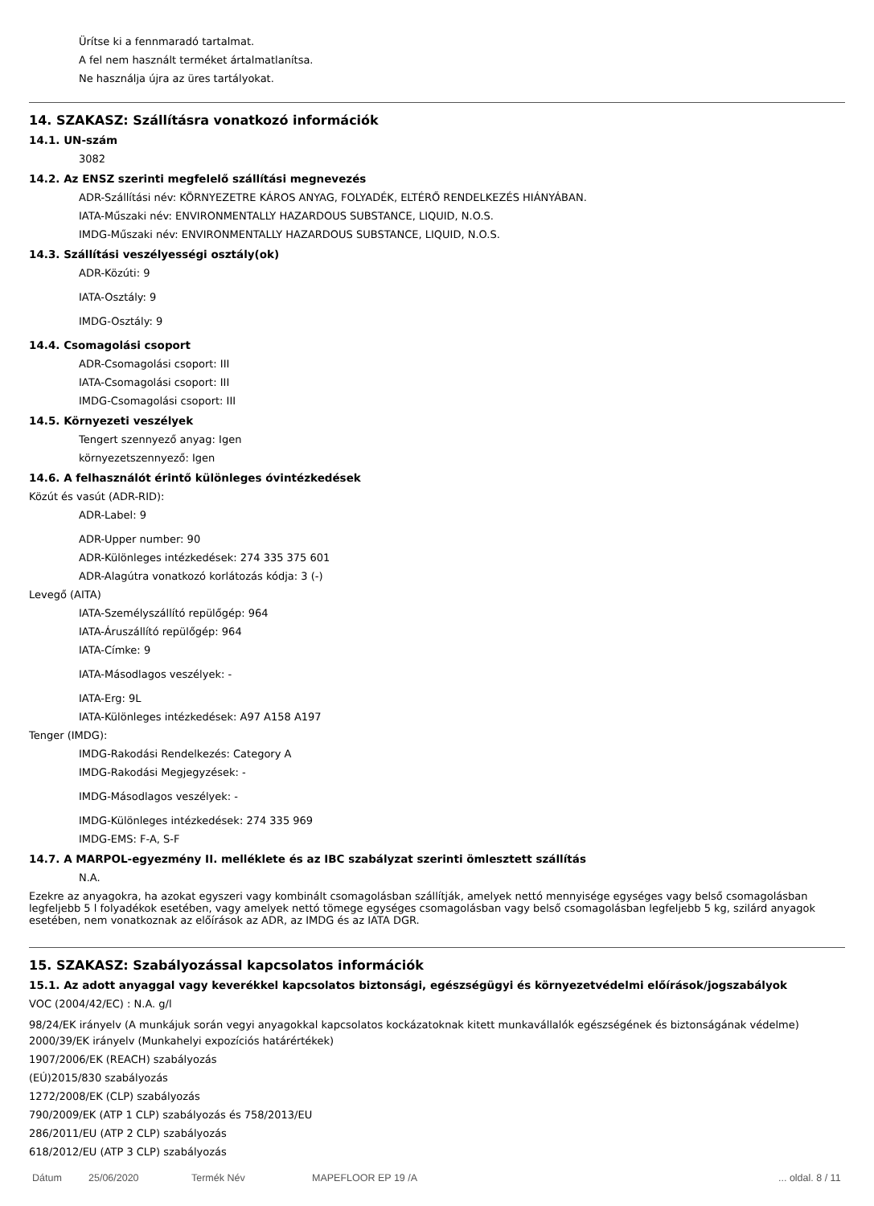Ürítse ki a fennmaradó tartalmat.
A fel nem használt terméket ártalmatlanítsa.
Ne használja újra az üres tartályokat.
14. SZAKASZ: Szállításra vonatkozó információk
14.1. UN-szám
3082
14.2. Az ENSZ szerinti megfelelő szállítási megnevezés
ADR-Szállítási név: KÖRNYEZETRE KÁROS ANYAG, FOLYADÉK, ELTÉRŐ RENDELKEZÉS HIÁNYÁBAN.
IATA-Műszaki név: ENVIRONMENTALLY HAZARDOUS SUBSTANCE, LIQUID, N.O.S.
IMDG-Műszaki név: ENVIRONMENTALLY HAZARDOUS SUBSTANCE, LIQUID, N.O.S.
14.3. Szállítási veszélyességi osztály(ok)
ADR-Közúti: 9
IATA-Osztály: 9
IMDG-Osztály: 9
14.4. Csomagolási csoport
ADR-Csomagolási csoport: III
IATA-Csomagolási csoport: III
IMDG-Csomagolási csoport: III
14.5. Környezeti veszélyek
Tengert szennyező anyag: Igen
környezetszennyező: Igen
14.6. A felhasználót érintő különleges óvintézkedések
Közút és vasút (ADR-RID):
ADR-Label: 9
ADR-Upper number: 90
ADR-Különleges intézkedések: 274 335 375 601
ADR-Alagútra vonatkozó korlátozás kódja: 3 (-)
Levegő (AITA)
IATA-Személyszállító repülőgép: 964
IATA-Áruszállító repülőgép: 964
IATA-Címke: 9
IATA-Másodlagos veszélyek: -
IATA-Erg: 9L
IATA-Különleges intézkedések: A97 A158 A197
Tenger (IMDG):
IMDG-Rakodási Rendelkezés: Category A
IMDG-Rakodási Megjegyzések: -
IMDG-Másodlagos veszélyek: -
IMDG-Különleges intézkedések: 274 335 969
IMDG-EMS: F-A, S-F
14.7. A MARPOL-egyezmény II. melléklete és az IBC szabályzat szerinti ömlesztett szállítás
N.A.
Ezekre az anyagokra, ha azokat egyszeri vagy kombinált csomagolásban szállítják, amelyek nettó mennyisége egységes vagy belső csomagolásban legfeljebb 5 l folyadékok esetében, vagy amelyek nettó tömege egységes csomagolásban vagy belső csomagolásban legfeljebb 5 kg, szilárd anyagok esetében, nem vonatkoznak az előírások az ADR, az IMDG és az IATA DGR.
15. SZAKASZ: Szabályozással kapcsolatos információk
15.1. Az adott anyaggal vagy keverékkel kapcsolatos biztonsági, egészségügyi és környezetvédelmi előírások/jogszabályok
VOC (2004/42/EC) : N.A. g/l
98/24/EK irányelv (A munkájuk során vegyi anyagokkal kapcsolatos kockázatoknak kitett munkavállalók egészségének és biztonságának védelme)
2000/39/EK irányelv (Munkahelyi expozíciós határértékek)
1907/2006/EK (REACH) szabályozás
(EÚ)2015/830 szabályozás
1272/2008/EK (CLP) szabályozás
790/2009/EK (ATP 1 CLP) szabályozás és 758/2013/EU
286/2011/EU (ATP 2 CLP) szabályozás
618/2012/EU (ATP 3 CLP) szabályozás
Dátum 25/06/2020 Termék Név MAPEFLOOR EP 19 /A... oldal. 8 / 11